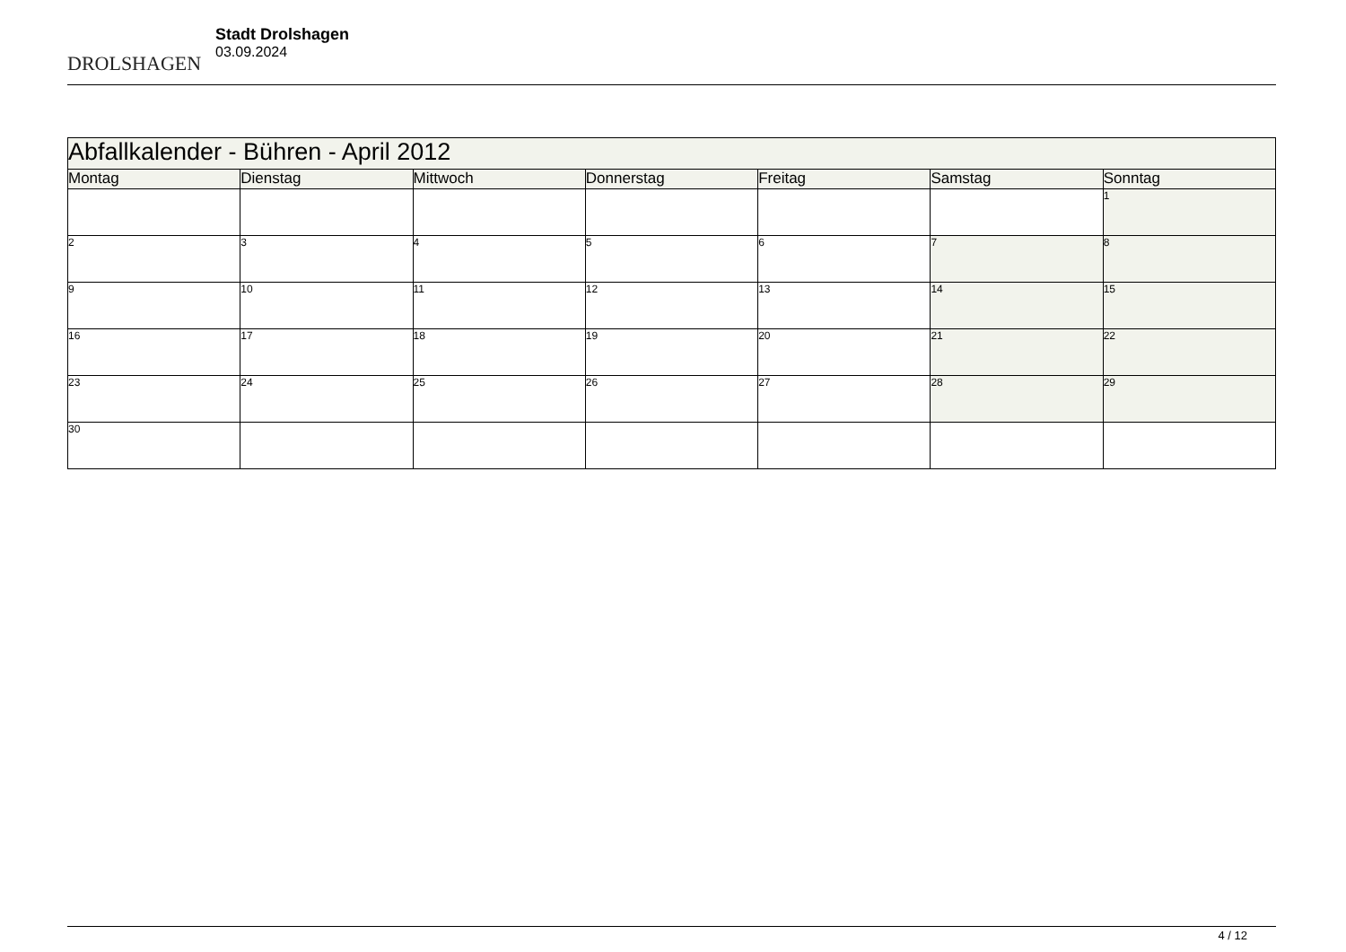DROLSHAGEN
Stadt Drolshagen
03.09.2024
| Abfallkalender - Bühren - April 2012 | | | | | | |
| --- | --- | --- | --- | --- | --- | --- |
| Montag | Dienstag | Mittwoch | Donnerstag | Freitag | Samstag | Sonntag |
| | | | | | | 1 |
| 2 | 3 | 4 | 5 | 6 | 7 | 8 |
| 9 | 10 | 11 | 12 | 13 | 14 | 15 |
| 16 | 17 | 18 | 19 | 20 | 21 | 22 |
| 23 | 24 | 25 | 26 | 27 | 28 | 29 |
| 30 | | | | | | |
4 / 12